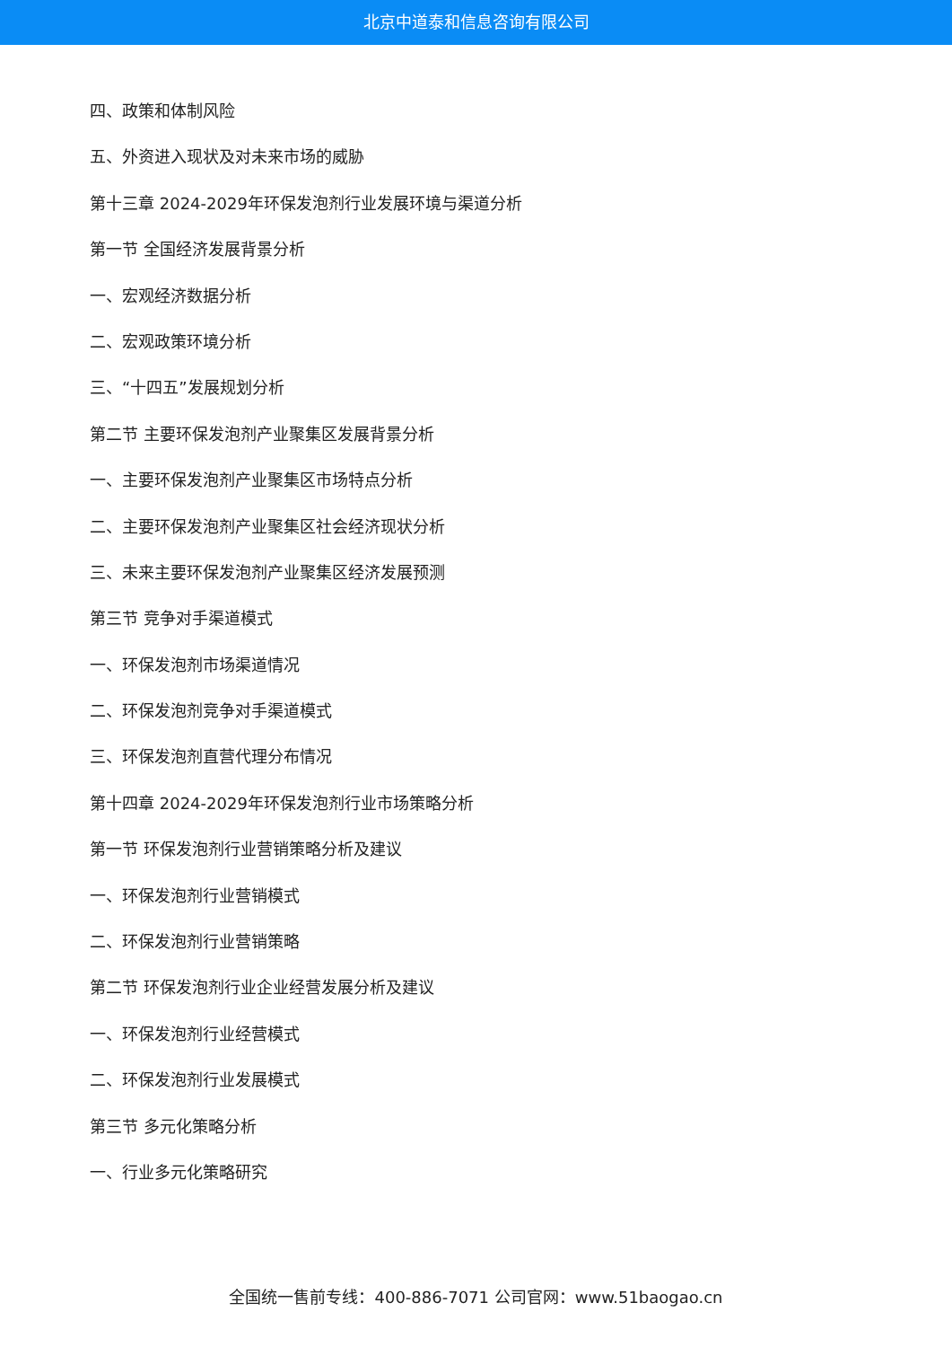北京中道泰和信息咨询有限公司
四、政策和体制风险
五、外资进入现状及对未来市场的威胁
第十三章 2024-2029年环保发泡剂行业发展环境与渠道分析
第一节 全国经济发展背景分析
一、宏观经济数据分析
二、宏观政策环境分析
三、“十四五”发展规划分析
第二节 主要环保发泡剂产业聚集区发展背景分析
一、主要环保发泡剂产业聚集区市场特点分析
二、主要环保发泡剂产业聚集区社会经济现状分析
三、未来主要环保发泡剂产业聚集区经济发展预测
第三节 竞争对手渠道模式
一、环保发泡剂市场渠道情况
二、环保发泡剂竞争对手渠道模式
三、环保发泡剂直营代理分布情况
第十四章 2024-2029年环保发泡剂行业市场策略分析
第一节 环保发泡剂行业营销策略分析及建议
一、环保发泡剂行业营销模式
二、环保发泡剂行业营销策略
第二节 环保发泡剂行业企业经营发展分析及建议
一、环保发泡剂行业经营模式
二、环保发泡剂行业发展模式
第三节 多元化策略分析
一、行业多元化策略研究
全国统一售前专线：400-886-7071 公司官网：www.51baogao.cn